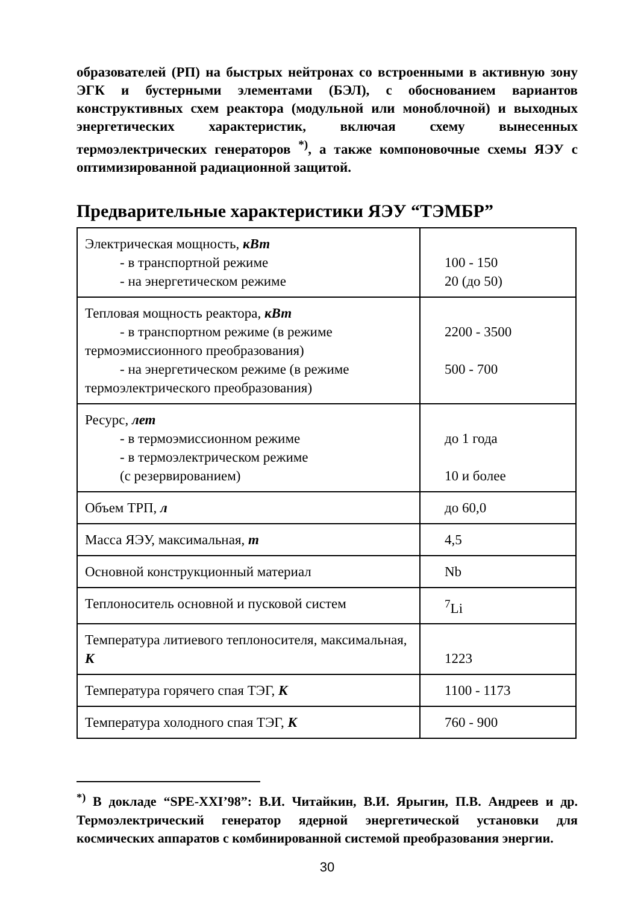образователей (РП) на быстрых нейтронах со встроенными в активную зону ЭГК и бустерными элементами (БЭЛ), с обоснованием вариантов конструктивных схем реактора (модульной или моноблочной) и выходных энергетических характеристик, включая схему вынесенных термоэлектрических генераторов <sup>*)</sup>, а также компоновочные схемы ЯЭУ с оптимизированной радиационной защитой.
Предварительные характеристики ЯЭУ “ТЭМБР”
| Электрическая мощность, кВт - в транспортной режиме - на энергетическом режиме | 100 - 150 20 (до 50) |
| Тепловая мощность реактора, кВт - в транспортном режиме (в режиме термоэмиссионного преобразования) - на энергетическом режиме (в режиме термоэлектрического преобразования) | 2200 - 3500 500 - 700 |
| Ресурс, лет - в термоэмиссионном режиме - в термоэлектрическом режиме (с резервированием) | до 1 года 10 и более |
| Объем ТРП, л | до 60,0 |
| Масса ЯЭУ, максимальная, т | 4,5 |
| Основной конструкционный материал | Nb |
| Теплоноситель основной и пусковой систем | <sup>7</sup>Li |
| Температура литиевого теплоносителя, максимальная, К | 1223 |
| Температура горячего спая ТЭГ, К | 1100 - 1173 |
| Температура холодного спая ТЭГ, К | 760 - 900 |
<sup>*)</sup> В докладе “SPE-XXI’98”: В.И. Читайкин, В.И. Ярыгин, П.В. Андреев и др. Термоэлектрический генератор ядерной энергетической установки для космических аппаратов с комбинированной системой преобразования энергии.
30